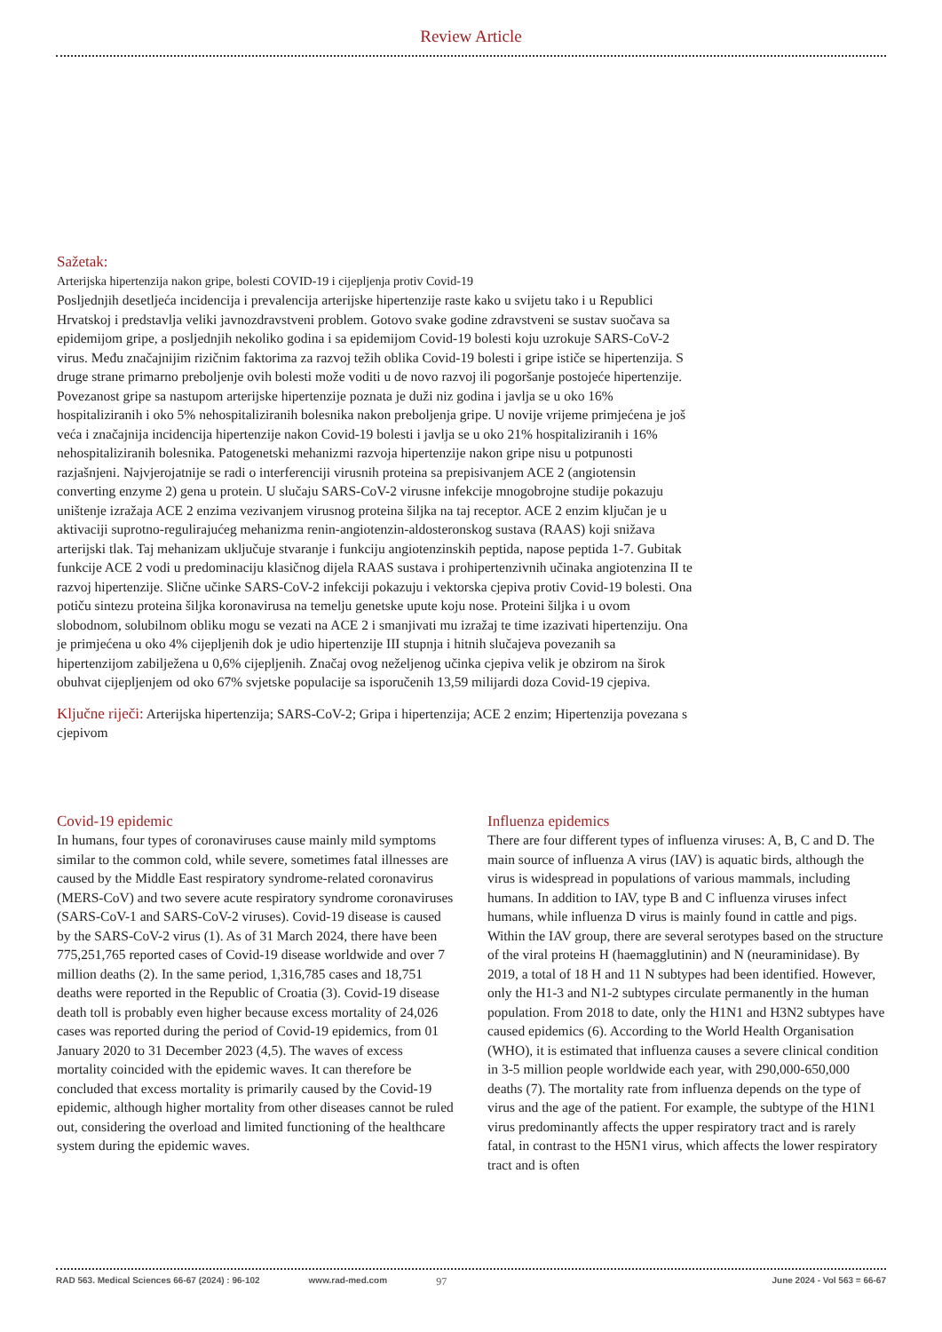Review Article
Sažetak:
Arterijska hipertenzija nakon gripe, bolesti COVID-19 i cijepljenja protiv Covid-19
Posljednjih desetljeća incidencija i prevalencija arterijske hipertenzije raste kako u svijetu tako i u Republici Hrvatskoj i predstavlja veliki javnozdravstveni problem. Gotovo svake godine zdravstveni se sustav suočava sa epidemijom gripe, a posljednjih nekoliko godina i sa epidemijom Covid-19 bolesti koju uzrokuje SARS-CoV-2 virus. Među značajnijim rizičnim faktorima za razvoj težih oblika Covid-19 bolesti i gripe ističe se hipertenzija. S druge strane primarno preboljenje ovih bolesti može voditi u de novo razvoj ili pogoršanje postojeće hipertenzije. Povezanost gripe sa nastupom arterijske hipertenzije poznata je duži niz godina i javlja se u oko 16% hospitaliziranih i oko 5% nehospitaliziranih bolesnika nakon preboljenja gripe. U novije vrijeme primjećena je još veća i značajnija incidencija hipertenzije nakon Covid-19 bolesti i javlja se u oko 21% hospitaliziranih i 16% nehospitaliziranih bolesnika. Patogenetski mehanizmi razvoja hipertenzije nakon gripe nisu u potpunosti razjašnjeni. Najvjerojatnije se radi o interferenciji virusnih proteina sa prepisivanjem ACE 2 (angiotensin converting enzyme 2) gena u protein. U slučaju SARS-CoV-2 virusne infekcije mnogobrojne studije pokazuju uništenje izražaja ACE 2 enzima vezivanjem virusnog proteina šiljka na taj receptor. ACE 2 enzim ključan je u aktivaciji suprotno-regulirajućeg mehanizma renin-angiotenzin-aldosteronskog sustava (RAAS) koji snižava arterijski tlak. Taj mehanizam uključuje stvaranje i funkciju angiotenzinskih peptida, napose peptida 1-7. Gubitak funkcije ACE 2 vodi u predominaciju klasičnog dijela RAAS sustava i prohipertenzivnih učinaka angiotenzina II te razvoj hipertenzije. Slične učinke SARS-CoV-2 infekciji pokazuju i vektorska cjepiva protiv Covid-19 bolesti. Ona potiču sintezu proteina šiljka koronavirusa na temelju genetske upute koju nose. Proteini šiljka i u ovom slobodnom, solubilnom obliku mogu se vezati na ACE 2 i smanjivati mu izražaj te time izazivati hipertenziju. Ona je primjećena u oko 4% cijepljenih dok je udio hipertenzije III stupnja i hitnih slučajeva povezanih sa hipertenzijom zabilježena u 0,6% cijepljenih. Značaj ovog neželjenog učinka cjepiva velik je obzirom na širok obuhvat cijepljenjem od oko 67% svjetske populacije sa isporučenih 13,59 milijardi doza Covid-19 cjepiva.
Ključne riječi: Arterijska hipertenzija; SARS-CoV-2; Gripa i hipertenzija; ACE 2 enzim; Hipertenzija povezana s cjepivom
Covid-19 epidemic
In humans, four types of coronaviruses cause mainly mild symptoms similar to the common cold, while severe, sometimes fatal illnesses are caused by the Middle East respiratory syndrome-related coronavirus (MERS-CoV) and two severe acute respiratory syndrome coronaviruses (SARS-CoV-1 and SARS-CoV-2 viruses). Covid-19 disease is caused by the SARS-CoV-2 virus (1). As of 31 March 2024, there have been 775,251,765 reported cases of Covid-19 disease worldwide and over 7 million deaths (2). In the same period, 1,316,785 cases and 18,751 deaths were reported in the Republic of Croatia (3). Covid-19 disease death toll is probably even higher because excess mortality of 24,026 cases was reported during the period of Covid-19 epidemics, from 01 January 2020 to 31 December 2023 (4,5). The waves of excess mortality coincided with the epidemic waves. It can therefore be concluded that excess mortality is primarily caused by the Covid-19 epidemic, although higher mortality from other diseases cannot be ruled out, considering the overload and limited functioning of the healthcare system during the epidemic waves.
Influenza epidemics
There are four different types of influenza viruses: A, B, C and D. The main source of influenza A virus (IAV) is aquatic birds, although the virus is widespread in populations of various mammals, including humans. In addition to IAV, type B and C influenza viruses infect humans, while influenza D virus is mainly found in cattle and pigs. Within the IAV group, there are several serotypes based on the structure of the viral proteins H (haemagglutinin) and N (neuraminidase). By 2019, a total of 18 H and 11 N subtypes had been identified. However, only the H1-3 and N1-2 subtypes circulate permanently in the human population. From 2018 to date, only the H1N1 and H3N2 subtypes have caused epidemics (6). According to the World Health Organisation (WHO), it is estimated that influenza causes a severe clinical condition in 3-5 million people worldwide each year, with 290,000-650,000 deaths (7). The mortality rate from influenza depends on the type of virus and the age of the patient. For example, the subtype of the H1N1 virus predominantly affects the upper respiratory tract and is rarely fatal, in contrast to the H5N1 virus, which affects the lower respiratory tract and is often
RAD 563. Medical Sciences 66-67 (2024) : 96-102 www.rad-med.com 97 June 2024 - Vol 563 = 66-67